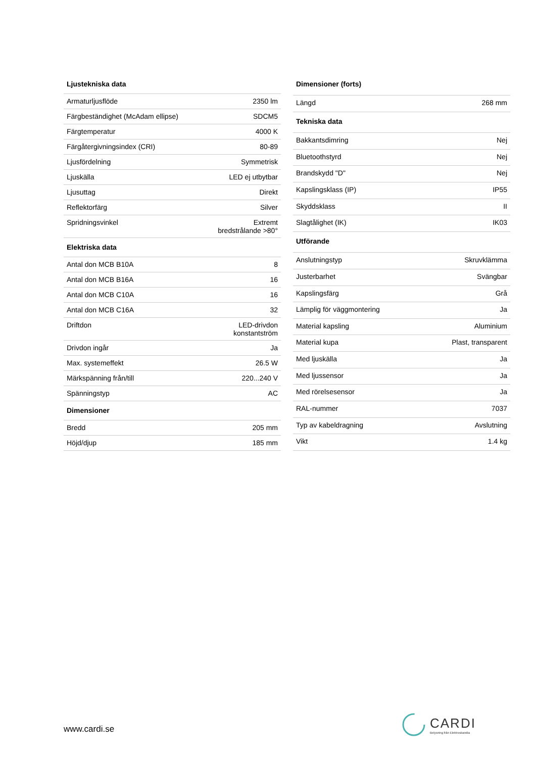| Ljustekniska data | |
| --- | --- |
| Armaturljusflöde | 2350 lm |
| Färgbeständighet (McAdam ellipse) | SDCM5 |
| Färgtemperatur | 4000 K |
| Färgåtergivningsindex (CRI) | 80-89 |
| Ljusfördelning | Symmetrisk |
| Ljuskälla | LED ej utbytbar |
| Ljusuttag | Direkt |
| Reflektorfärg | Silver |
| Spridningsvinkel | Extremt bredstrålande >80° |
| Elektriska data | |
| Antal don MCB B10A | 8 |
| Antal don MCB B16A | 16 |
| Antal don MCB C10A | 16 |
| Antal don MCB C16A | 32 |
| Driftdon | LED-drivdon konstantström |
| Drivdon ingår | Ja |
| Max. systemeffekt | 26.5 W |
| Märkspänning från/till | 220...240 V |
| Spänningstyp | AC |
| Dimensioner | |
| Bredd | 205 mm |
| Höjd/djup | 185 mm |
| Dimensioner (forts) | |
| --- | --- |
| Längd | 268 mm |
| Tekniska data | |
| Bakkantsdimring | Nej |
| Bluetoothstyrd | Nej |
| Brandskydd "D" | Nej |
| Kapslingsklass (IP) | IP55 |
| Skyddsklass | II |
| Slagtålighet (IK) | IK03 |
| Utförande | |
| Anslutningstyp | Skruvklämma |
| Justerbarhet | Svängbar |
| Kapslingsfärg | Grå |
| Lämplig för väggmontering | Ja |
| Material kapsling | Aluminium |
| Material kupa | Plast, transparent |
| Med ljuskälla | Ja |
| Med ljussensor | Ja |
| Med rörelsesensor | Ja |
| RAL-nummer | 7037 |
| Typ av kabeldragning | Avslutning |
| Vikt | 1.4 kg |
www.cardi.se
CARDI
Belysning från Elektroskandia